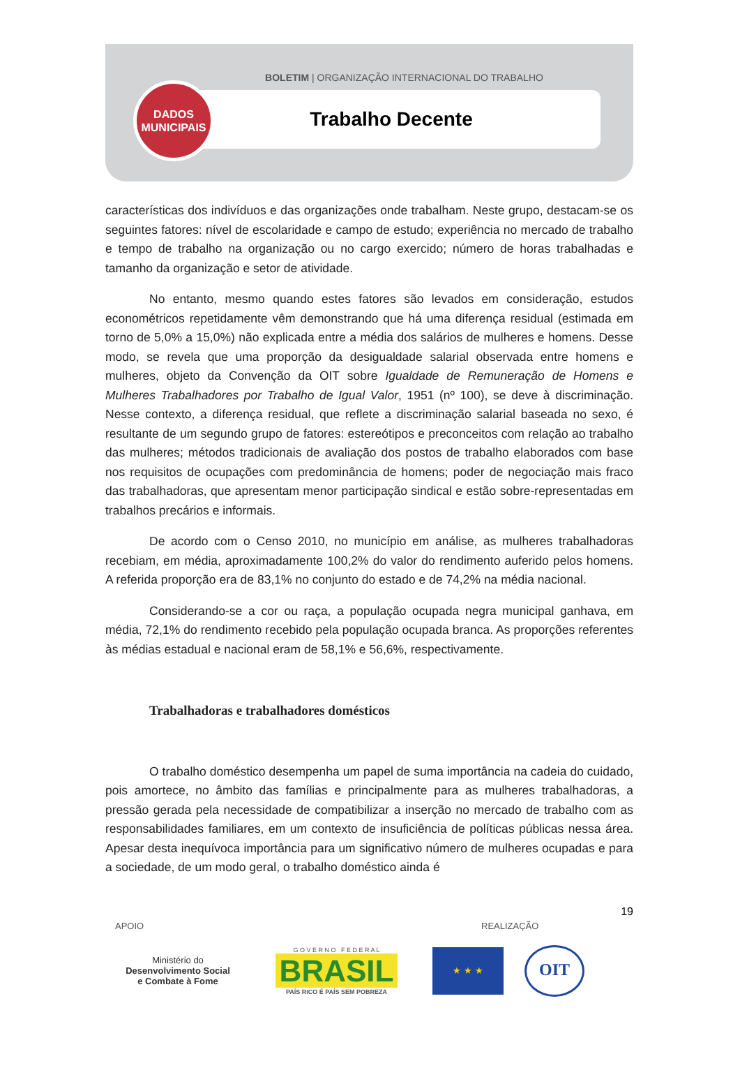BOLETIM | ORGANIZAÇÃO INTERNACIONAL DO TRABALHO
Trabalho Decente
DADOS
MUNICIPAIS
características dos indivíduos e das organizações onde trabalham. Neste grupo, destacam-se os seguintes fatores: nível de escolaridade e campo de estudo; experiência no mercado de trabalho e tempo de trabalho na organização ou no cargo exercido; número de horas trabalhadas e tamanho da organização e setor de atividade.
No entanto, mesmo quando estes fatores são levados em consideração, estudos econométricos repetidamente vêm demonstrando que há uma diferença residual (estimada em torno de 5,0% a 15,0%) não explicada entre a média dos salários de mulheres e homens. Desse modo, se revela que uma proporção da desigualdade salarial observada entre homens e mulheres, objeto da Convenção da OIT sobre Igualdade de Remuneração de Homens e Mulheres Trabalhadores por Trabalho de Igual Valor, 1951 (nº 100), se deve à discriminação. Nesse contexto, a diferença residual, que reflete a discriminação salarial baseada no sexo, é resultante de um segundo grupo de fatores: estereótipos e preconceitos com relação ao trabalho das mulheres; métodos tradicionais de avaliação dos postos de trabalho elaborados com base nos requisitos de ocupações com predominância de homens; poder de negociação mais fraco das trabalhadoras, que apresentam menor participação sindical e estão sobre-representadas em trabalhos precários e informais.
De acordo com o Censo 2010, no município em análise, as mulheres trabalhadoras recebiam, em média, aproximadamente 100,2% do valor do rendimento auferido pelos homens. A referida proporção era de 83,1% no conjunto do estado e de 74,2% na média nacional.
Considerando-se a cor ou raça, a população ocupada negra municipal ganhava, em média, 72,1% do rendimento recebido pela população ocupada branca. As proporções referentes às médias estadual e nacional eram de 58,1% e 56,6%, respectivamente.
Trabalhadoras e trabalhadores domésticos
O trabalho doméstico desempenha um papel de suma importância na cadeia do cuidado, pois amortece, no âmbito das famílias e principalmente para as mulheres trabalhadoras, a pressão gerada pela necessidade de compatibilizar a inserção no mercado de trabalho com as responsabilidades familiares, em um contexto de insuficiência de políticas públicas nessa área. Apesar desta inequívoca importância para um significativo número de mulheres ocupadas e para a sociedade, de um modo geral, o trabalho doméstico ainda é
19
APOIO REALIZAÇÃO
Ministério do
Desenvolvimento Social
e Combate à Fome
G O V E R N O F E D E R A L
BRASIL
PAÍS RICO É PAÍS SEM POBREZA
★ ★ ★
OIT